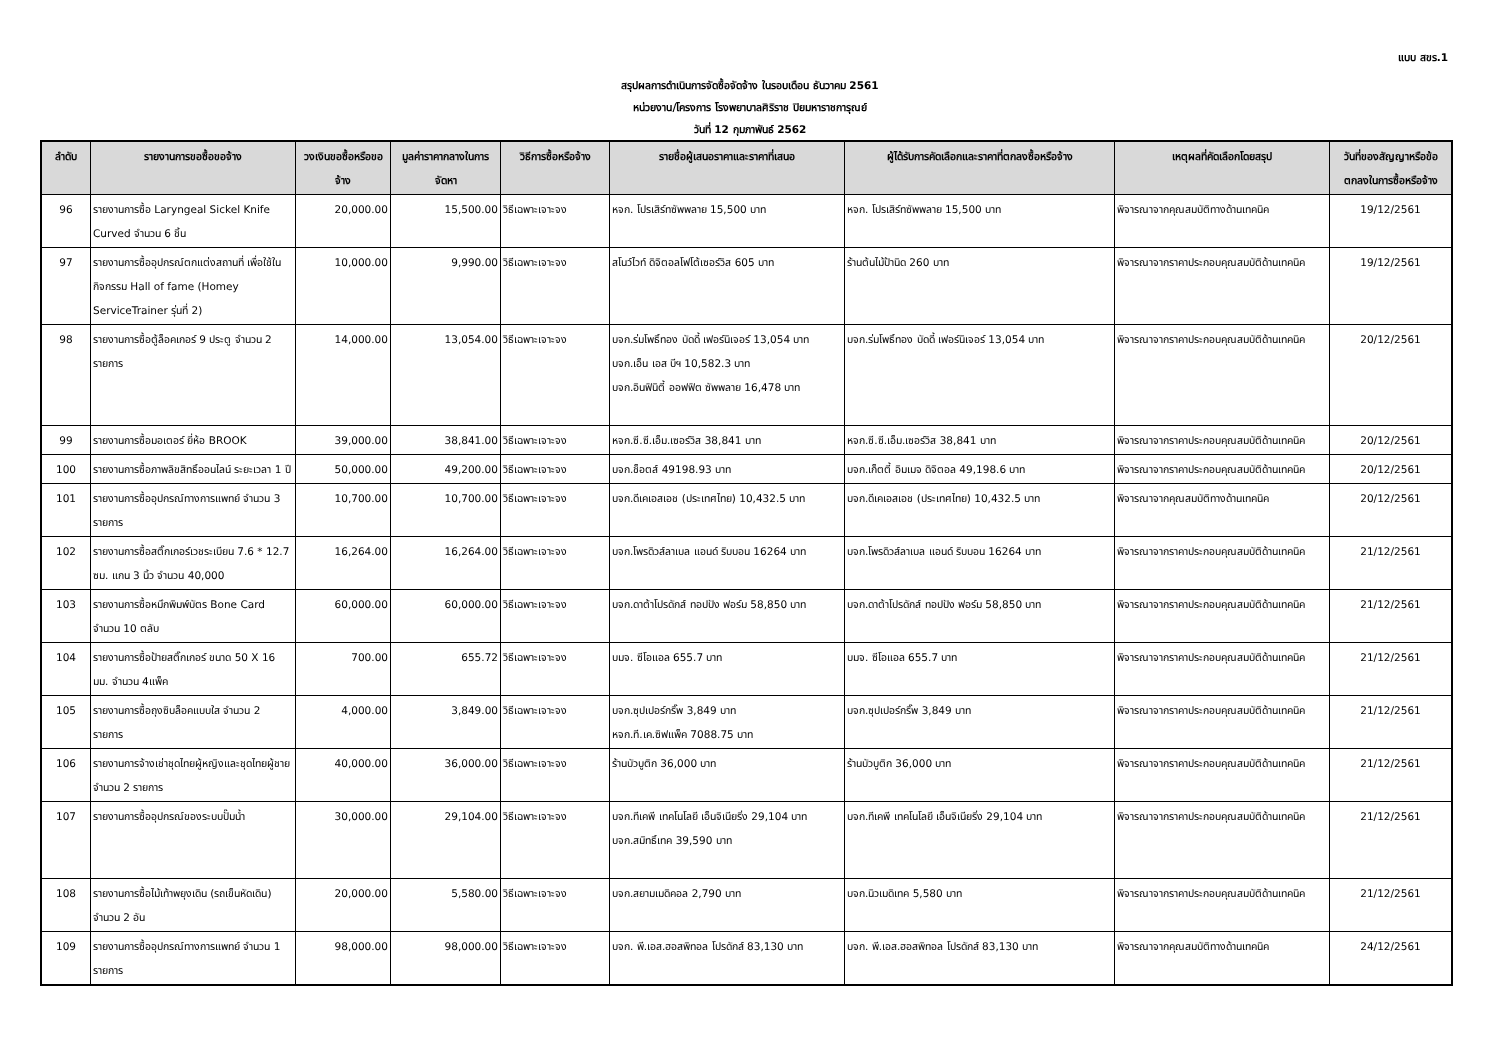แบบ สขร.1
สรุปผลการดำเนินการจัดซื้อจัดจ้าง ในรอบเดือน ธันวาคม 2561
หน่วยงาน/โครงการ โรงพยาบาลศิริราช ปิยมหาราชการุณย์
วันที่ 12 กุมภาพันธ์ 2562
| ลำดับ | รายงานการขอซื้อขอจ้าง | วงเงินขอซื้อหรือขอจ้าง | มูลค่าราคากลางในการจัดหา | วิธีการซื้อหรือจ้าง | รายชื่อผู้เสนอราคาและราคาที่เสนอ | ผู้ได้รับการคัดเลือกและราคาที่ตกลงซื้อหรือจ้าง | เหตุผลที่คัดเลือกโดยสรุป | วันที่ของสัญญาหรือข้อตกลงในการซื้อหรือจ้าง |
| --- | --- | --- | --- | --- | --- | --- | --- | --- |
| 96 | รายงานการซื้อ Laryngeal Sickel Knife Curved จำนวน 6 ชิ้น | 20,000.00 | 15,500.00 | วิธีเฉพาะเจาะจง | หจก. โปรเสิร์ทซัพพลาย 15,500 บาท | หจก. โปรเสิร์ทซัพพลาย 15,500 บาท | พิจารณาจากคุณสมบัติทางด้านเทคนิค | 19/12/2561 |
| 97 | รายงานการซื้ออุปกรณ์ตกแต่งสถานที่ เพื่อใช้ในกิจกรรม Hall of fame (Homey ServiceTrainer รุ่นที่ 2) | 10,000.00 | 9,990.00 | วิธีเฉพาะเจาะจง | สโนว์ไวท์ ดิจิตอลโฟโต้เซอร์วิส 605 บาท | ร้านต้นไม้ป้านิด 260 บาท | พิจารณาจากราคาประกอบคุณสมบัติด้านเทคนิค | 19/12/2561 |
| 98 | รายงานการซื้อตู้ล็อคเกอร์ 9 ประตู จำนวน 2 รายการ | 14,000.00 | 13,054.00 | วิธีเฉพาะเจาะจง | บจก.ร่มโพธิ์ทอง บัดดี้ เฟอร์นิเจอร์ 13,054 บาท บจก.เอ็น เอส บีฯ 10,582.3 บาท บจก.อินฟินิตี้ ออฟฟิต ซัพพลาย 16,478 บาท | บจก.ร่มโพธิ์ทอง บัดดี้ เฟอร์นิเจอร์ 13,054 บาท | พิจารณาจากราคาประกอบคุณสมบัติด้านเทคนิค | 20/12/2561 |
| 99 | รายงานการซื้อมอเตอร์ ยี่ห้อ BROOK | 39,000.00 | 38,841.00 | วิธีเฉพาะเจาะจง | หจก.ซี.ซี.เอ็ม.เซอร์วิส 38,841 บาท | หจก.ซี.ซี.เอ็ม.เซอร์วิส 38,841 บาท | พิจารณาจากราคาประกอบคุณสมบัติด้านเทคนิค | 20/12/2561 |
| 100 | รายงานการซื้อภาพลิขสิทธิ์ออนไลน์ ระยะเวลา 1 ปี | 50,000.00 | 49,200.00 | วิธีเฉพาะเจาะจง | บจก.ช็อตส์ 49198.93 บาท | บจก.เก็ตตี้ อิมเมจ ดิจิตอล 49,198.6 บาท | พิจารณาจากราคาประกอบคุณสมบัติด้านเทคนิค | 20/12/2561 |
| 101 | รายงานการซื้ออุปกรณ์ทางการแพทย์ จำนวน 3 รายการ | 10,700.00 | 10,700.00 | วิธีเฉพาะเจาะจง | บจก.ดีเคเอสเอช (ประเทศไทย) 10,432.5 บาท | บจก.ดีเคเอสเอช (ประเทศไทย) 10,432.5 บาท | พิจารณาจากคุณสมบัติทางด้านเทคนิค | 20/12/2561 |
| 102 | รายงานการซื้อสติ๊กเกอร์เวชระเบียน 7.6 * 12.7 ซม. แกน 3 นิ้ว จำนวน 40,000 | 16,264.00 | 16,264.00 | วิธีเฉพาะเจาะจง | บจก.โพรดิวส์ลาเบล แอนด์ ริบบอน 16264 บาท | บจก.โพรดิวส์ลาเบล แอนด์ ริบบอน 16264 บาท | พิจารณาจากราคาประกอบคุณสมบัติด้านเทคนิค | 21/12/2561 |
| 103 | รายงานการซื้อหมึกพิมพ์บัตร Bone Card จำนวน 10 ตลับ | 60,000.00 | 60,000.00 | วิธีเฉพาะเจาะจง | บจก.ดาต้าโปรดักส์ ทอปปัง ฟอร์ม 58,850 บาท | บจก.ดาต้าโปรดักส์ ทอปปัง ฟอร์ม 58,850 บาท | พิจารณาจากราคาประกอบคุณสมบัติด้านเทคนิค | 21/12/2561 |
| 104 | รายงานการซื้อป้ายสติ๊กเกอร์ ขนาด 50 X 16 มม. จำนวน 4แพ็ค | 700.00 | 655.72 | วิธีเฉพาะเจาะจง | บมจ. ซีโอแอล 655.7 บาท | บมจ. ซีโอแอล 655.7 บาท | พิจารณาจากราคาประกอบคุณสมบัติด้านเทคนิค | 21/12/2561 |
| 105 | รายงานการซื้อถุงซิบล็อคแบบใส จำนวน 2 รายการ | 4,000.00 | 3,849.00 | วิธีเฉพาะเจาะจง | บจก.ซุปเปอร์กริ๊พ 3,849 บาท หจก.ที.เค.ซิฟแพ็ค 7088.75 บาท | บจก.ซุปเปอร์กริ๊พ 3,849 บาท | พิจารณาจากราคาประกอบคุณสมบัติด้านเทคนิค | 21/12/2561 |
| 106 | รายงานการจ้างเช่าชุดไทยผู้หญิงและชุดไทยผู้ชาย จำนวน 2 รายการ | 40,000.00 | 36,000.00 | วิธีเฉพาะเจาะจง | ร้านบัวบูติก 36,000 บาท | ร้านบัวบูติก 36,000 บาท | พิจารณาจากราคาประกอบคุณสมบัติด้านเทคนิค | 21/12/2561 |
| 107 | รายงานการซื้ออุปกรณ์ของระบบปั๊มน้ำ | 30,000.00 | 29,104.00 | วิธีเฉพาะเจาะจง | บจก.ทีเคพี เทคโนโลยี เอ็นจิเนียริ่ง 29,104 บาท บจก.สมิทธิ์เทค 39,590 บาท | บจก.ทีเคพี เทคโนโลยี เอ็นจิเนียริ่ง 29,104 บาท | พิจารณาจากราคาประกอบคุณสมบัติด้านเทคนิค | 21/12/2561 |
| 108 | รายงานการซื้อไม้เท้าพยุงเดิน (รถเข็นหัดเดิน) จำนวน 2 อัน | 20,000.00 | 5,580.00 | วิธีเฉพาะเจาะจง | บจก.สยามเมดิคอล 2,790 บาท | บจก.นิวเมดิเทค 5,580 บาท | พิจารณาจากราคาประกอบคุณสมบัติด้านเทคนิค | 21/12/2561 |
| 109 | รายงานการซื้ออุปกรณ์ทางการแพทย์ จำนวน 1 รายการ | 98,000.00 | 98,000.00 | วิธีเฉพาะเจาะจง | บจก. พี.เอส.ฮอสพิทอล โปรดักส์ 83,130 บาท | บจก. พี.เอส.ฮอสพิทอล โปรดักส์ 83,130 บาท | พิจารณาจากคุณสมบัติทางด้านเทคนิค | 24/12/2561 |